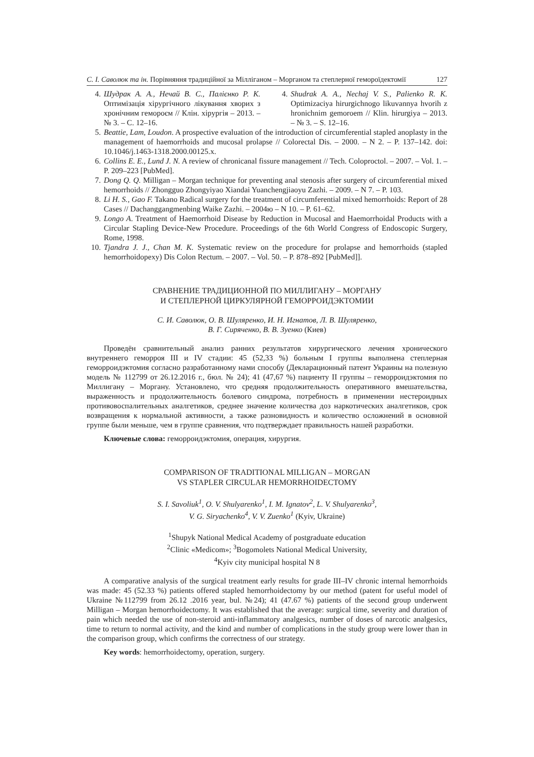С. І. Саволюк та ін. Порівняння традиційної за Мілліганом – Морганом та степлерної гемороїдектомії 127
4. Шудрак А. А., Нечай В. С., Палієнко Р. К. Оптимізація хірургічного лікування хворих з хронічним гемороєм // Клін. хірургія – 2013. – № 3. – С. 12–16.
4. Shudrak A. A., Nechaj V. S., Palienko R. K. Optimizaciya hirurgichnogo likuvannya hvorih z hronichnim gemoroem // Klin. hirurgiya – 2013. – № 3. – S. 12–16.
5. Beattie, Lam, Loudon. A prospective evaluation of the introduction of circumferential stapled anoplasty in the management of haemorrhoids and mucosal prolapse // Colorectal Dis. – 2000. – N 2. – P. 137–142. doi: 10.1046/j.1463-1318.2000.00125.x.
6. Collins E. E., Lund J. N. A review of chronicanal fissure management // Tech. Coloproctol. – 2007. – Vol. 1. – P. 209–223 [PubMed].
7. Dong Q. Q. Milligan – Morgan technique for preventing anal stenosis after surgery of circumferential mixed hemorrhoids // Zhongguo Zhongyiyao Xiandai Yuanchengjiaoyu Zazhi. – 2009. – N 7. – P. 103.
8. Li H. S., Gao F. Takano Radical surgery for the treatment of circumferential mixed hemorrhoids: Report of 28 Cases // Dachanggangmenbing Waike Zazhi. – 2004ю – N 10. – P. 61–62.
9. Longo A. Treatment of Haemorrhoid Disease by Reduction in Mucosal and Haemorrhoidal Products with a Circular Stapling Device-New Procedure. Proceedings of the 6th World Congress of Endoscopic Surgery, Rome, 1998.
10. Tjandra J. J., Chan M. K. Systematic review on the procedure for prolapse and hemorrhoids (stapled hemorrhoidopexy) Dis Colon Rectum. – 2007. – Vol. 50. – P. 878–892 [PubMed]].
СРАВНЕНИЕ ТРАДИЦИОННОЙ ПО МИЛЛИГАНУ – МОРГАНУ
И СТЕПЛЕРНОЙ ЦИРКУЛЯРНОЙ ГЕМОРРОИДЭКТОМИИ
С. И. Саволюк, О. В. Шуляренко, И. Н. Игнатов, Л. В. Шуляренко,
В. Г. Сиряченко, В. В. Зуенко (Киев)
Проведён сравнительный анализ ранних результатов хирургического лечения хронического внутреннего геморроя III и IV стадии: 45 (52,33 %) больным I группы выполнена степлерная геморроидэктомия согласно разработанному нами способу (Декларационный патент Украины на полезную модель № 112799 от 26.12.2016 г., бюл. № 24); 41 (47,67 %) пациенту II группы – геморроидэктомия по Миллигану – Моргану. Установлено, что средняя продолжительность оперативного вмешательства, выраженность и продолжительность болевого синдрома, потребность в применении нестероидных противовоспалительных аналгетиков, среднее значение количества доз наркотических аналгетиков, срок возвращения к нормальной активности, а также разновидность и количество осложнений в основной группе были меньше, чем в группе сравнения, что подтверждает правильность нашей разработки.
Ключевые слова: геморроидэктомия, операция, хирургия.
COMPARISON OF TRADITIONAL MILLIGAN – MORGAN
VS STAPLER CIRCULAR HEMORRHOIDECTOMY
S. I. Savoliuk<sup>1</sup>, O. V. Shulyarenko<sup>1</sup>, I. M. Ignatov<sup>2</sup>, L. V. Shulyarenko<sup>3</sup>,
V. G. Siryachenko<sup>4</sup>, V. V. Zuenko<sup>1</sup> (Kyiv, Ukraine)
<sup>1</sup> Shupyk National Medical Academy of postgraduate education
<sup>2</sup> Clinic «Medicom»; <sup>3</sup>Bogomolets National Medical University,
<sup>4</sup> Kyiv city municipal hospital N 8
A comparative analysis of the surgical treatment early results for grade III–IV chronic internal hemorrhoids was made: 45 (52.33 %) patients offered stapled hemorrhoidectomy by our method (patent for useful model of Ukraine №112799 from 26.12 .2016 year, bul. №24); 41 (47.67 %) patients of the second group underwent Milligan – Morgan hemorrhoidectomy. It was established that the average: surgical time, severity and duration of pain which needed the use of non-steroid anti-inflammatory analgesics, number of doses of narcotic analgesics, time to return to normal activity, and the kind and number of complications in the study group were lower than in the comparison group, which confirms the correctness of our strategy.
Key words: hemorrhoidectomy, operation, surgery.